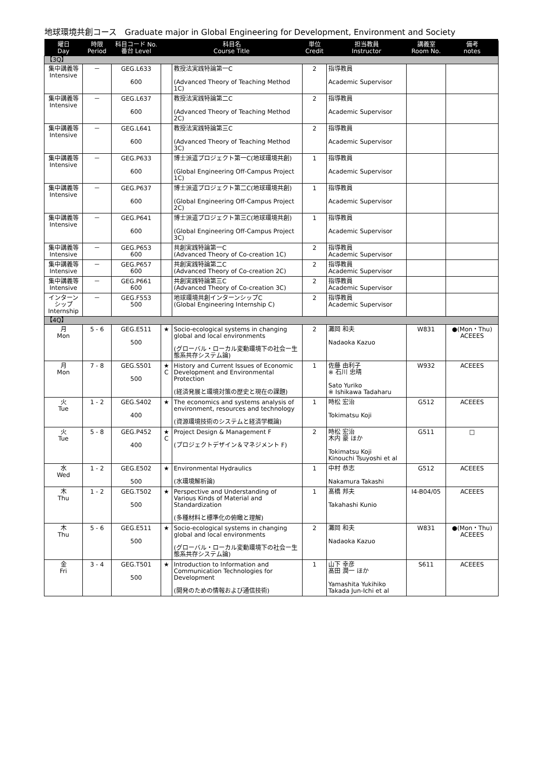地球環境共創コース　Graduate major in Global Engineering for Development, Environment and Society
| 曜日 Day | 時限 Period | 科目コード No. 番台 Level | 科目名 Course Title | | 単位 Credit | 担当教員 Instructor | 講義室 Room No. | 備考 notes |
| --- | --- | --- | --- | --- | --- | --- | --- | --- |
| 【3Q】 | | | | | | | | |
| 集中講義等 Intensive | － | GEG.L633 600 | | 教授法実践特論第一C (Advanced Theory of Teaching Method 1C) | 2 | 指導教員 Academic Supervisor | | |
| 集中講義等 Intensive | － | GEG.L637 600 | | 教授法実践特論第二C (Advanced Theory of Teaching Method 2C) | 2 | 指導教員 Academic Supervisor | | |
| 集中講義等 Intensive | － | GEG.L641 600 | | 教授法実践特論第三C (Advanced Theory of Teaching Method 3C) | 2 | 指導教員 Academic Supervisor | | |
| 集中講義等 Intensive | － | GEG.P633 600 | | 博士派遣プロジェクト第一C(地球環境共創) (Global Engineering Off-Campus Project 1C) | 1 | 指導教員 Academic Supervisor | | |
| 集中講義等 Intensive | － | GEG.P637 600 | | 博士派遣プロジェクト第二C(地球環境共創) (Global Engineering Off-Campus Project 2C) | 1 | 指導教員 Academic Supervisor | | |
| 集中講義等 Intensive | － | GEG.P641 600 | | 博士派遣プロジェクト第三C(地球環境共創) (Global Engineering Off-Campus Project 3C) | 1 | 指導教員 Academic Supervisor | | |
| 集中講義等 Intensive | － | GEG.P653 600 | | 共創実践特論第一C (Advanced Theory of Co-creation 1C) | 2 | 指導教員 Academic Supervisor | | |
| 集中講義等 Intensive | － | GEG.P657 600 | | 共創実践特論第二C (Advanced Theory of Co-creation 2C) | 2 | 指導教員 Academic Supervisor | | |
| 集中講義等 Intensive | － | GEG.P661 600 | | 共創実践特論第三C (Advanced Theory of Co-creation 3C) | 2 | 指導教員 Academic Supervisor | | |
| インターンシップ Internship | － | GEG.F553 500 | | 地球環境共創インターンシップC (Global Engineering Internship C) | 2 | 指導教員 Academic Supervisor | | |
| 【4Q】 | | | | | | | | |
| 月 Mon | 5 - 6 | GEG.E511 500 | ★ | Socio-ecological systems in changing global and local environments (グローバル・ローカル変動環境下の社会ー生態系共存システム論) | 2 | 灘岡 和夫 Nadaoka Kazuo | W831 | ●(Mon・Thu) ACEEES |
| 月 Mon | 7 - 8 | GEG.S501 500 | ★ C | History and Current Issues of Economic Development and Environmental Protection (経済発展と環境対策の歴史と現在の課題) | 1 | 佐藤 由利子 ※ 石川 忠晴 Sato Yuriko ※ Ishikawa Tadaharu | W932 | ACEEES |
| 火 Tue | 1 - 2 | GEG.S402 400 | ★ | The economics and systems analysis of environment, resources and technology (資源環境技術のシステムと経済学概論) | 1 | 時松 宏治 Tokimatsu Koji | G512 | ACEEES |
| 火 Tue | 5 - 8 | GEG.P452 400 | ★ C | Project Design & Management F (プロジェクトデザイン＆マネジメント F) | 2 | 時松 宏治 木内 豪 ほか Tokimatsu Koji Kinouchi Tsuyoshi et al | G511 | □ |
| 水 Wed | 1 - 2 | GEG.E502 500 | ★ | Environmental Hydraulics (水環境解析論) | 1 | 中村 恭志 Nakamura Takashi | G512 | ACEEES |
| 木 Thu | 1 - 2 | GEG.T502 500 | ★ | Perspective and Understanding of Various Kinds of Material and Standardization (多種材料と標準化の俯瞰と理解) | 1 | 髙橋 邦夫 Takahashi Kunio | I4-B04/05 | ACEEES |
| 木 Thu | 5 - 6 | GEG.E511 500 | ★ | Socio-ecological systems in changing global and local environments (グローバル・ローカル変動環境下の社会ー生態系共存システム論) | 2 | 灘岡 和夫 Nadaoka Kazuo | W831 | ●(Mon・Thu) ACEEES |
| 金 Fri | 3 - 4 | GEG.T501 500 | ★ | Introduction to Information and Communication Technologies for Development (開発のための情報および通信技術) | 1 | 山下 幸彦 髙田 潤一 ほか Yamashita Yukihiko Takada Jun-Ichi et al | S611 | ACEEES |